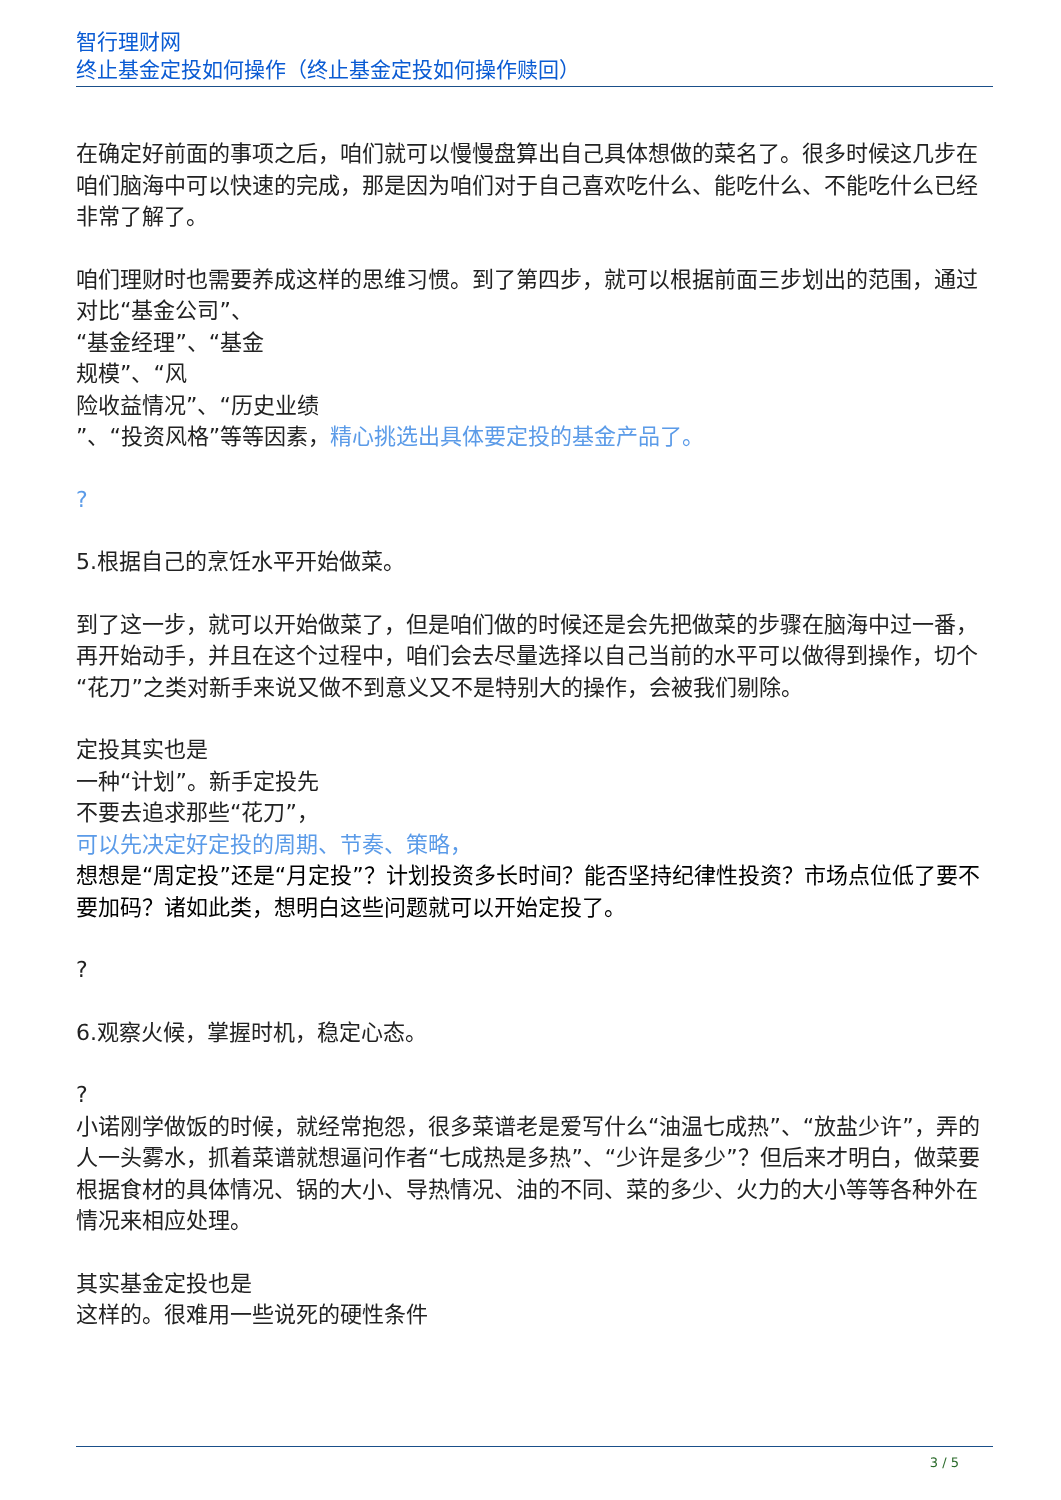智行理财网
终止基金定投如何操作（终止基金定投如何操作赎回）
在确定好前面的事项之后，咱们就可以慢慢盘算出自己具体想做的菜名了。很多时候这几步在咱们脑海中可以快速的完成，那是因为咱们对于自己喜欢吃什么、能吃什么、不能吃什么已经非常了解了。
咱们理财时也需要养成这样的思维习惯。到了第四步，就可以根据前面三步划出的范围，通过对比“基金公司”、
“基金经理”、“基金
规模”、“风
险收益情况”、“历史业绩
”、“投资风格”等等因素，精心挑选出具体要定投的基金产品了。
?
5.根据自己的烹饪水平开始做菜。
到了这一步，就可以开始做菜了，但是咱们做的时候还是会先把做菜的步骤在脑海中过一番，再开始动手，并且在这个过程中，咱们会去尽量选择以自己当前的水平可以做得到操作，切个“花刀”之类对新手来说又做不到意义又不是特别大的操作，会被我们剔除。
定投其实也是
一种“计划”。新手定投先
不要去追求那些“花刀”，
可以先决定好定投的周期、节奏、策略，
想想是“周定投”还是“月定投”？计划投资多长时间？能否坚持纪律性投资？市场点位低了要不要加码？诸如此类，想明白这些问题就可以开始定投了。
?
6.观察火候，掌握时机，稳定心态。
?
小诺刚学做饭的时候，就经常抱怨，很多菜谱老是爱写什么“油温七成热”、“放盐少许”，弄的人一头雾水，抓着菜谱就想逼问作者“七成热是多热”、“少许是多少”？但后来才明白，做菜要根据食材的具体情况、锅的大小、导热情况、油的不同、菜的多少、火力的大小等等各种外在情况来相应处理。
其实基金定投也是
这样的。很难用一些说死的硬性条件
3 / 5